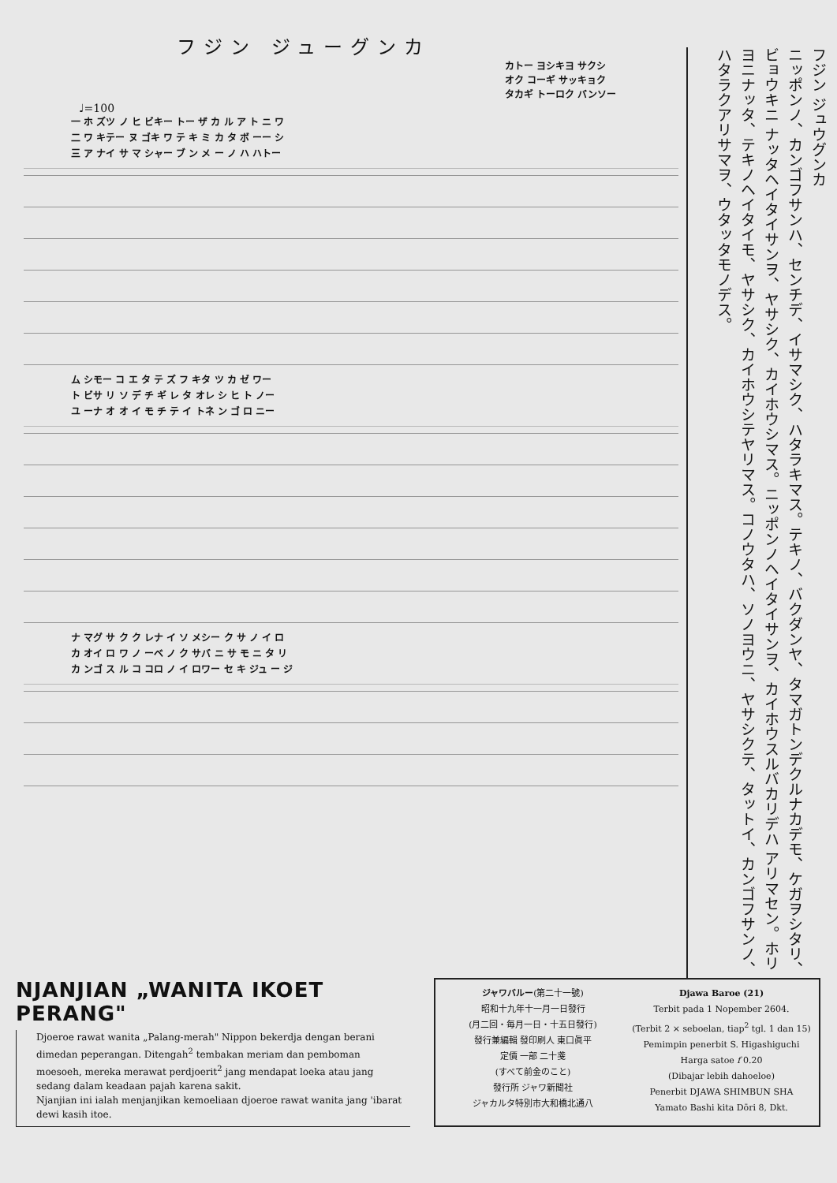フジン ジューグンカ
カトー ヨシキヨ サクシ
オク コーギ サッキョク
タカギ トーロク バンソー
♩=100
一 ホ ズツ ノ ヒ ビキー トー ザ カ ル ア ト ニ ワ
二 ワ キテー ヌ ゴキ ワ テ キ ミ カ タ ボ ーー シ
三 ア ナイ サ マ シャー ブ ン メ ー ノ ハ ハトー
ム シモー コ エ タ テ ズ フ キタ ツ カ ゼ ワー
ト ビサ リ ソ デ チ ギ レ タ オレ シ ヒ ト ノー
ユ ーナ オ オ イ モ チ テ イ トネ ン ゴ ロ ニー
ナ マグ サ ク ク レナ イ ソ メシー ク サ ノ イ ロ
カ オイ ロ ワ ノ ーベ ノ ク サバ ニ サ モ ニ タ リ
カ ンゴ ス ル コ コロ ノ イ ロワー セ キ ジュ ー ジ
フジン ジュウグンカ
ニッポンノ、カンゴフサンハ、センチデ、イサマシク、ハタラキマス。テキノ、バクダンヤ、タマガトンデクルナカデモ、ケガヲシタリ、ビョウキニ ナッタヘイタイサンヲ、ヤサシク、カイホウシマス。ニッポンノヘイタイサンヲ、カイホウスルバカリデハ アリマセン。ホリヨニナッタ、テキノヘイタイモ、ヤサシク、カイホウシテヤリマス。コノウタハ、ソノヨウニ、ヤサシクテ、タットイ、カンゴフサンノ、ハタラクアリサマヲ、ウタッタモノデス。
NJANJIAN „WANITA IKOET PERANG"
Djoeroe rawat wanita „Palang-merah" Nippon bekerdja dengan berani dimedan peperangan. Ditengah<sup>2</sup> tembakan meriam dan pemboman moesoeh, mereka merawat perdjoerit<sup>2</sup> jang mendapat loeka atau jang sedang dalam keadaan pajah karena sakit.
Njanjian ini ialah menjanjikan kemoeliaan djoeroe rawat wanita jang 'ibarat dewi kasih itoe.
ジャワバルー(第二十一號)
昭和十九年十一月一日發行
(月二回・毎月一日・十五日發行)
發行兼編輯 發印刷人 東口眞平
定價 一部 二十戔
(すべて前金のこと)
發行所 ジャワ新聞社
ジャカルタ特別市大和橋北通八
Djawa Baroe (21)
Terbit pada 1 Nopember 2604.
(Terbit 2 × seboelan, tiap<sup>2</sup> tgl. 1 dan 15)
Pemimpin penerbit S. Higashiguchi
Harga satoe f 0.20
(Dibajar lebih dahoeloe)
Penerbit DJAWA SHIMBUN SHA
Yamato Bashi kita Dōri 8, Dkt.